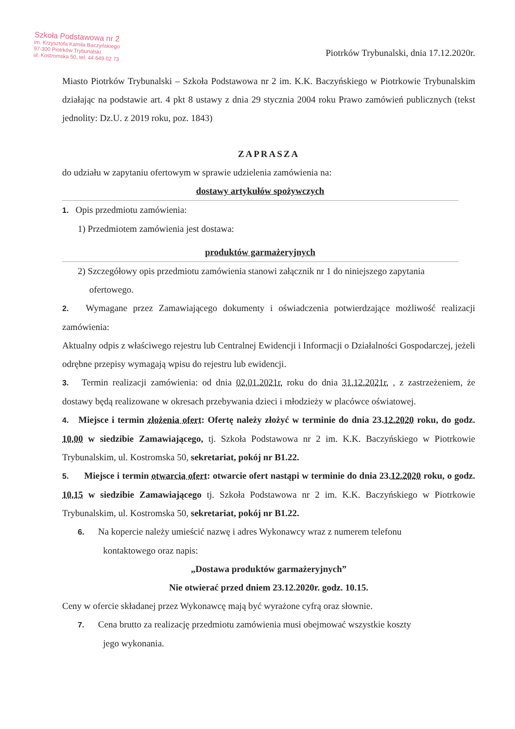Szkoła Podstawowa nr 2
im. Krzysztofa Kamila Baczyńskiego
97-300 Piotrków Trybunalski
ul. Kostromska 50, tel. 44 649 02 73
Piotrków Trybunalski, dnia 17.12.2020r.
Miasto Piotrków Trybunalski – Szkoła Podstawowa nr 2 im. K.K. Baczyńskiego w Piotrkowie Trybunalskim działając na podstawie art. 4 pkt 8 ustawy z dnia 29 stycznia 2004 roku Prawo zamówień publicznych (tekst jednolity: Dz.U. z 2019 roku, poz. 1843)
ZAPRASZA
do udziału w zapytaniu ofertowym w sprawie udzielenia zamówienia na:
dostawy artykułów spożywczych
1. Opis przedmiotu zamówienia:
1) Przedmiotem zamówienia jest dostawa:
produktów garmażeryjnych
2) Szczegółowy opis przedmiotu zamówienia stanowi załącznik nr 1 do niniejszego zapytania
ofertowego.
2. Wymagane przez Zamawiającego dokumenty i oświadczenia potwierdzające możliwość realizacji zamówienia:
Aktualny odpis z właściwego rejestru lub Centralnej Ewidencji i Informacji o Działalności Gospodarczej, jeżeli odrębne przepisy wymagają wpisu do rejestru lub ewidencji.
3. Termin realizacji zamówienia: od dnia 02.01.2021r. roku do dnia 31.12.2021r. , z zastrzeżeniem, że dostawy będą realizowane w okresach przebywania dzieci i młodzieży w placówce oświatowej.
4. Miejsce i termin złożenia ofert: Ofertę należy złożyć w terminie do dnia 23.12.2020 roku, do godz. 10.00 w siedzibie Zamawiającego, tj. Szkoła Podstawowa nr 2 im. K.K. Baczyńskiego w Piotrkowie Trybunalskim, ul. Kostromska 50, sekretariat, pokój nr B1.22.
5. Miejsce i termin otwarcia ofert: otwarcie ofert nastąpi w terminie do dnia 23.12.2020 roku, o godz. 10.15 w siedzibie Zamawiającego tj. Szkoła Podstawowa nr 2 im. K.K. Baczyńskiego w Piotrkowie Trybunalskim, ul. Kostromska 50, sekretariat, pokój nr B1.22.
6. Na kopercie należy umieścić nazwę i adres Wykonawcy wraz z numerem telefonu
kontaktowego oraz napis:
„Dostawa produktów garmażeryjnych”
Nie otwierać przed dniem 23.12.2020r. godz. 10.15.
Ceny w ofercie składanej przez Wykonawcę mają być wyrażone cyfrą oraz słownie.
7. Cena brutto za realizację przedmiotu zamówienia musi obejmować wszystkie koszty
jego wykonania.